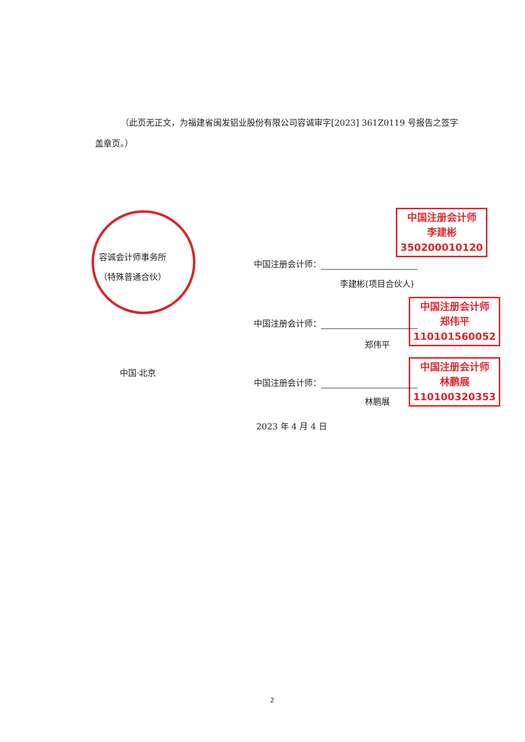（此页无正文，为福建省闽发铝业股份有限公司容诚审字[2023] 361Z0119 号报告之签字盖章页。）
容诚会计师事务所
（特殊普通合伙）
中国注册会计师
李建彬
350200010120
中国注册会计师：
李建彬(项目合伙人)
中国注册会计师
郑伟平
110101560052
中国注册会计师：
郑伟平
中国·北京
中国注册会计师
林鹏展
110100320353
中国注册会计师：
林鹏展
2023 年 4 月 4 日
2